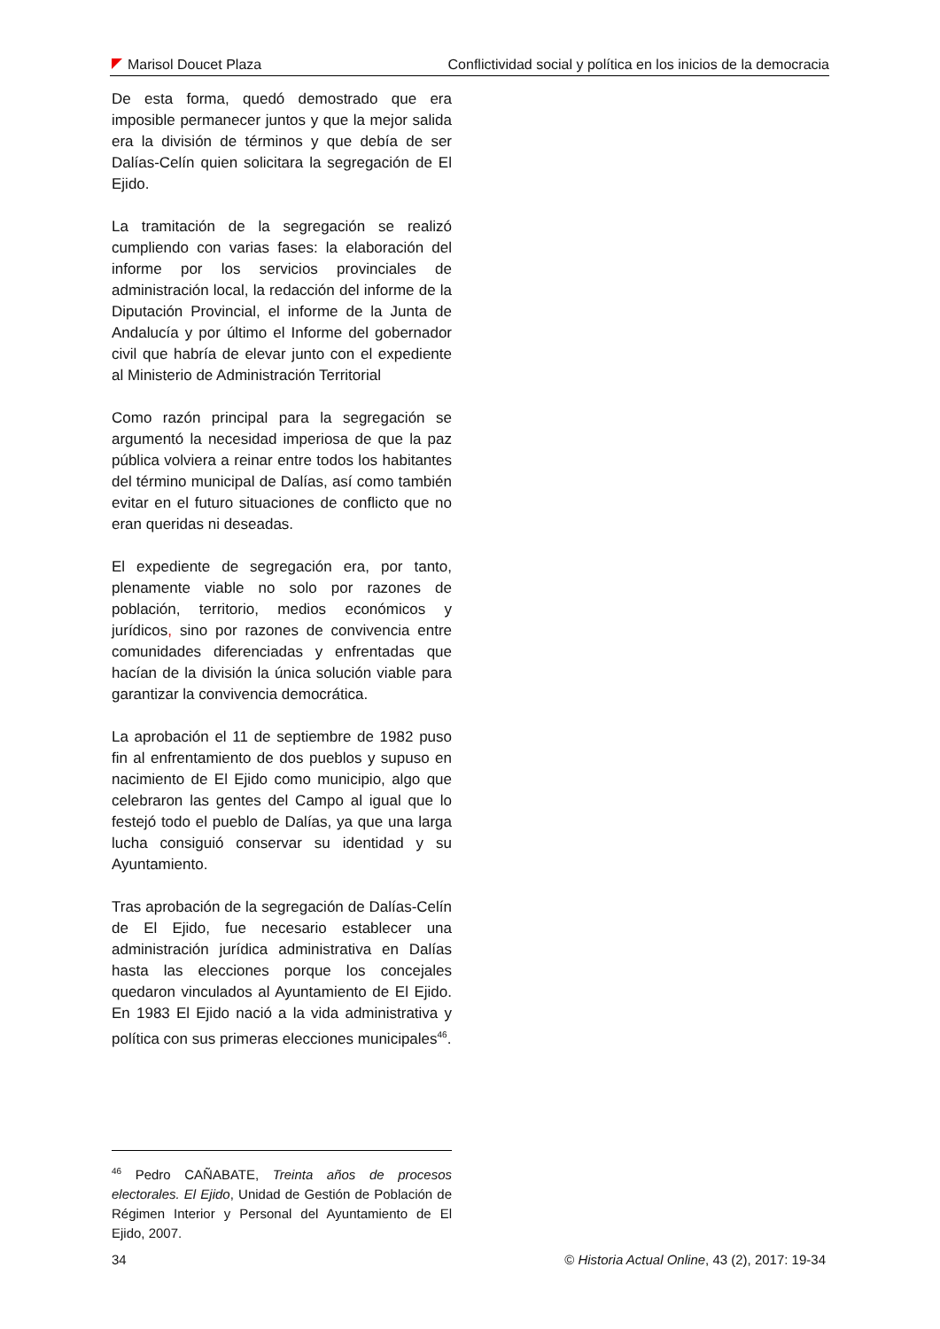Marisol Doucet Plaza Conflictividad social y política en los inicios de la democracia
De esta forma, quedó demostrado que era imposible permanecer juntos y que la mejor salida era la división de términos y que debía de ser Dalías-Celín quien solicitara la segregación de El Ejido.
La tramitación de la segregación se realizó cumpliendo con varias fases: la elaboración del informe por los servicios provinciales de administración local, la redacción del informe de la Diputación Provincial, el informe de la Junta de Andalucía y por último el Informe del gobernador civil que habría de elevar junto con el expediente al Ministerio de Administración Territorial
Como razón principal para la segregación se argumentó la necesidad imperiosa de que la paz pública volviera a reinar entre todos los habitantes del término municipal de Dalías, así como también evitar en el futuro situaciones de conflicto que no eran queridas ni deseadas.
El expediente de segregación era, por tanto, plenamente viable no solo por razones de población, territorio, medios económicos y jurídicos, sino por razones de convivencia entre comunidades diferenciadas y enfrentadas que hacían de la división la única solución viable para garantizar la convivencia democrática.
La aprobación el 11 de septiembre de 1982 puso fin al enfrentamiento de dos pueblos y supuso en nacimiento de El Ejido como municipio, algo que celebraron las gentes del Campo al igual que lo festejó todo el pueblo de Dalías, ya que una larga lucha consiguió conservar su identidad y su Ayuntamiento.
Tras aprobación de la segregación de Dalías-Celín de El Ejido, fue necesario establecer una administración jurídica administrativa en Dalías hasta las elecciones porque los concejales quedaron vinculados al Ayuntamiento de El Ejido. En 1983 El Ejido nació a la vida administrativa y política con sus primeras elecciones municipales<sup>46</sup>.
<sup>46</sup> Pedro CAÑABATE, Treinta años de procesos electorales. El Ejido, Unidad de Gestión de Población de Régimen Interior y Personal del Ayuntamiento de El Ejido, 2007.
34 © Historia Actual Online, 43 (2), 2017: 19-34